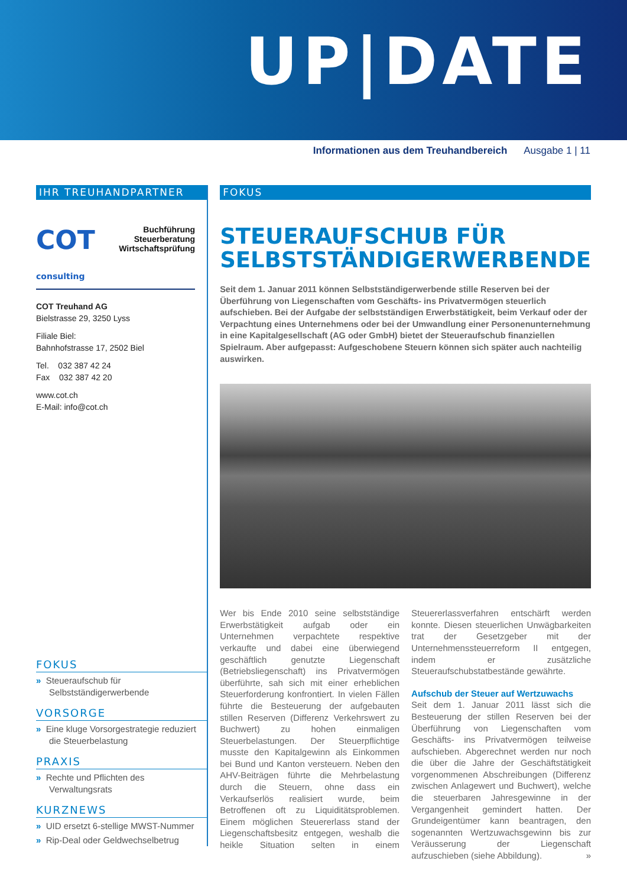UP|DATE
Informationen aus dem Treuhandbereich Ausgabe 1 | 11
IHR TREUHANDPARTNER
COT consulting
Buchführung
Steuerberatung
Wirtschaftsprüfung
COT Treuhand AG
Bielstrasse 29, 3250 Lyss
Filiale Biel:
Bahnhofstrasse 17, 2502 Biel
Tel. 032 387 42 24
Fax 032 387 42 20
www.cot.ch
E-Mail: info@cot.ch
FOKUS
» Steueraufschub für Selbstständigerwerbende
VORSORGE
» Eine kluge Vorsorgestrategie reduziert die Steuerbelastung
PRAXIS
» Rechte und Pflichten des Verwaltungsrats
KURZNEWS
» UID ersetzt 6-stellige MWST-Nummer
» Rip-Deal oder Geldwechselbetrug
FOKUS
STEUERAUFSCHUB FÜR SELBSTSTÄNDIGERWERBENDE
Seit dem 1. Januar 2011 können Selbstständigerwerbende stille Reserven bei der Überführung von Liegenschaften vom Geschäfts- ins Privatvermögen steuerlich aufschieben. Bei der Aufgabe der selbstständigen Erwerbstätigkeit, beim Verkauf oder der Verpachtung eines Unternehmens oder bei der Umwandlung einer Personenunternehmung in eine Kapitalgesellschaft (AG oder GmbH) bietet der Steueraufschub finanziellen Spielraum. Aber aufgepasst: Aufgeschobene Steuern können sich später auch nachteilig auswirken.
Wer bis Ende 2010 seine selbstständige Erwerbstätigkeit aufgab oder ein Unternehmen verpachtete respektive verkaufte und dabei eine überwiegend geschäftlich genutzte Liegenschaft (Betriebsliegenschaft) ins Privatvermögen überführte, sah sich mit einer erheblichen Steuerforderung konfrontiert. In vielen Fällen führte die Besteuerung der aufgebauten stillen Reserven (Differenz Verkehrswert zu Buchwert) zu hohen einmaligen Steuerbelastungen. Der Steuerpflichtige musste den Kapitalgewinn als Einkommen bei Bund und Kanton versteuern. Neben den AHV-Beiträgen führte die Mehrbelastung durch die Steuern, ohne dass ein Verkaufserlös realisiert wurde, beim Betroffenen oft zu Liquiditätsproblemen. Einem möglichen Steuererlass stand der Liegenschaftsbesitz entgegen, weshalb die heikle Situation selten in einem Steuererlassverfahren entschärft werden konnte. Diesen steuerlichen Unwägbarkeiten trat der Gesetzgeber mit der Unternehmenssteuerreform II entgegen, indem er zusätzliche Steueraufschubstatbestände gewährte.
Aufschub der Steuer auf Wertzuwachs
Seit dem 1. Januar 2011 lässt sich die Besteuerung der stillen Reserven bei der Überführung von Liegenschaften vom Geschäfts- ins Privatvermögen teilweise aufschieben. Abgerechnet werden nur noch die über die Jahre der Geschäftstätigkeit vorgenommenen Abschreibungen (Differenz zwischen Anlagewert und Buchwert), welche die steuerbaren Jahresgewinne in der Vergangenheit gemindert hatten. Der Grundeigentümer kann beantragen, den sogenannten Wertzuwachsgewinn bis zur Veräusserung der Liegenschaft aufzuschieben (siehe Abbildung). »